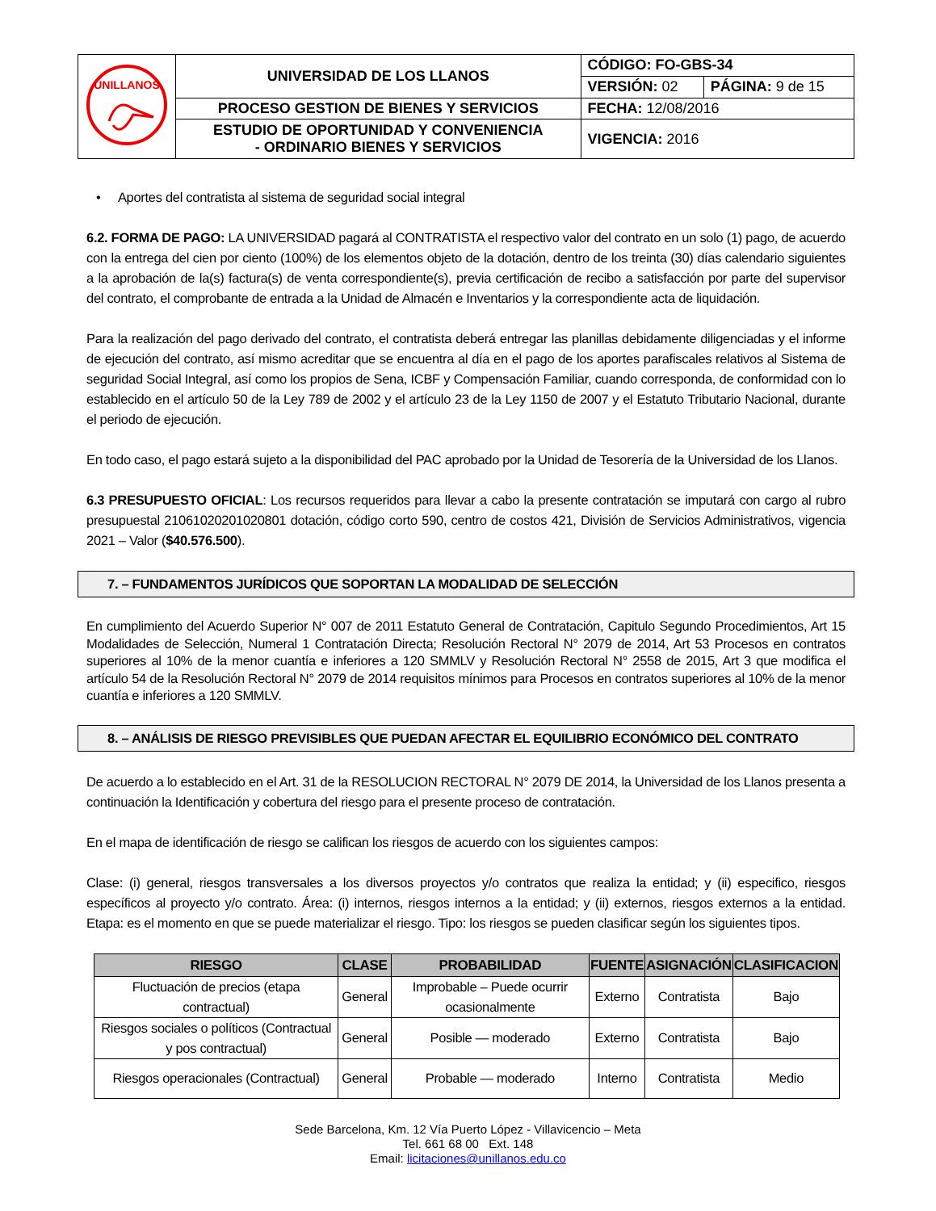| UNILLANOS | UNIVERSIDAD DE LOS LLANOS | CÓDIGO: FO-GBS-34 | |
| | | VERSIÓN: 02 | PÁGINA: 9 de 15 |
| | PROCESO GESTION DE BIENES Y SERVICIOS | FECHA: 12/08/2016 | |
| | ESTUDIO DE OPORTUNIDAD Y CONVENIENCIA - ORDINARIO BIENES Y SERVICIOS | VIGENCIA: 2016 | |
• Aportes del contratista al sistema de seguridad social integral
6.2. FORMA DE PAGO: LA UNIVERSIDAD pagará al CONTRATISTA el respectivo valor del contrato en un solo (1) pago, de acuerdo con la entrega del cien por ciento (100%) de los elementos objeto de la dotación, dentro de los treinta (30) días calendario siguientes a la aprobación de la(s) factura(s) de venta correspondiente(s), previa certificación de recibo a satisfacción por parte del supervisor del contrato, el comprobante de entrada a la Unidad de Almacén e Inventarios y la correspondiente acta de liquidación.
Para la realización del pago derivado del contrato, el contratista deberá entregar las planillas debidamente diligenciadas y el informe de ejecución del contrato, así mismo acreditar que se encuentra al día en el pago de los aportes parafiscales relativos al Sistema de seguridad Social Integral, así como los propios de Sena, ICBF y Compensación Familiar, cuando corresponda, de conformidad con lo establecido en el artículo 50 de la Ley 789 de 2002 y el artículo 23 de la Ley 1150 de 2007 y el Estatuto Tributario Nacional, durante el periodo de ejecución.
En todo caso, el pago estará sujeto a la disponibilidad del PAC aprobado por la Unidad de Tesorería de la Universidad de los Llanos.
6.3 PRESUPUESTO OFICIAL: Los recursos requeridos para llevar a cabo la presente contratación se imputará con cargo al rubro presupuestal 21061020201020801 dotación, código corto 590, centro de costos 421, División de Servicios Administrativos, vigencia 2021 – Valor ($40.576.500).
7. – FUNDAMENTOS JURÍDICOS QUE SOPORTAN LA MODALIDAD DE SELECCIÓN
En cumplimiento del Acuerdo Superior N° 007 de 2011 Estatuto General de Contratación, Capitulo Segundo Procedimientos, Art 15 Modalidades de Selección, Numeral 1 Contratación Directa; Resolución Rectoral N° 2079 de 2014, Art 53 Procesos en contratos superiores al 10% de la menor cuantía e inferiores a 120 SMMLV y Resolución Rectoral N° 2558 de 2015, Art 3 que modifica el artículo 54 de la Resolución Rectoral N° 2079 de 2014 requisitos mínimos para Procesos en contratos superiores al 10% de la menor cuantía e inferiores a 120 SMMLV.
8. – ANÁLISIS DE RIESGO PREVISIBLES QUE PUEDAN AFECTAR EL EQUILIBRIO ECONÓMICO DEL CONTRATO
De acuerdo a lo establecido en el Art. 31 de la RESOLUCION RECTORAL N° 2079 DE 2014, la Universidad de los Llanos presenta a continuación la Identificación y cobertura del riesgo para el presente proceso de contratación.
En el mapa de identificación de riesgo se califican los riesgos de acuerdo con los siguientes campos:
Clase: (i) general, riesgos transversales a los diversos proyectos y/o contratos que realiza la entidad; y (ii) especifico, riesgos específicos al proyecto y/o contrato. Área: (i) internos, riesgos internos a la entidad; y (ii) externos, riesgos externos a la entidad. Etapa: es el momento en que se puede materializar el riesgo. Tipo: los riesgos se pueden clasificar según los siguientes tipos.
| RIESGO | CLASE | PROBABILIDAD | FUENTE | ASIGNACIÓN | CLASIFICACION |
| --- | --- | --- | --- | --- | --- |
| Fluctuación de precios (etapa contractual) | General | Improbable – Puede ocurrir ocasionalmente | Externo | Contratista | Bajo |
| Riesgos sociales o políticos (Contractual y pos contractual) | General | Posible — moderado | Externo | Contratista | Bajo |
| Riesgos operacionales (Contractual) | General | Probable — moderado | Interno | Contratista | Medio |
Sede Barcelona, Km. 12 Vía Puerto López - Villavicencio – Meta
Tel. 661 68 00 Ext. 148
Email: licitaciones@unillanos.edu.co